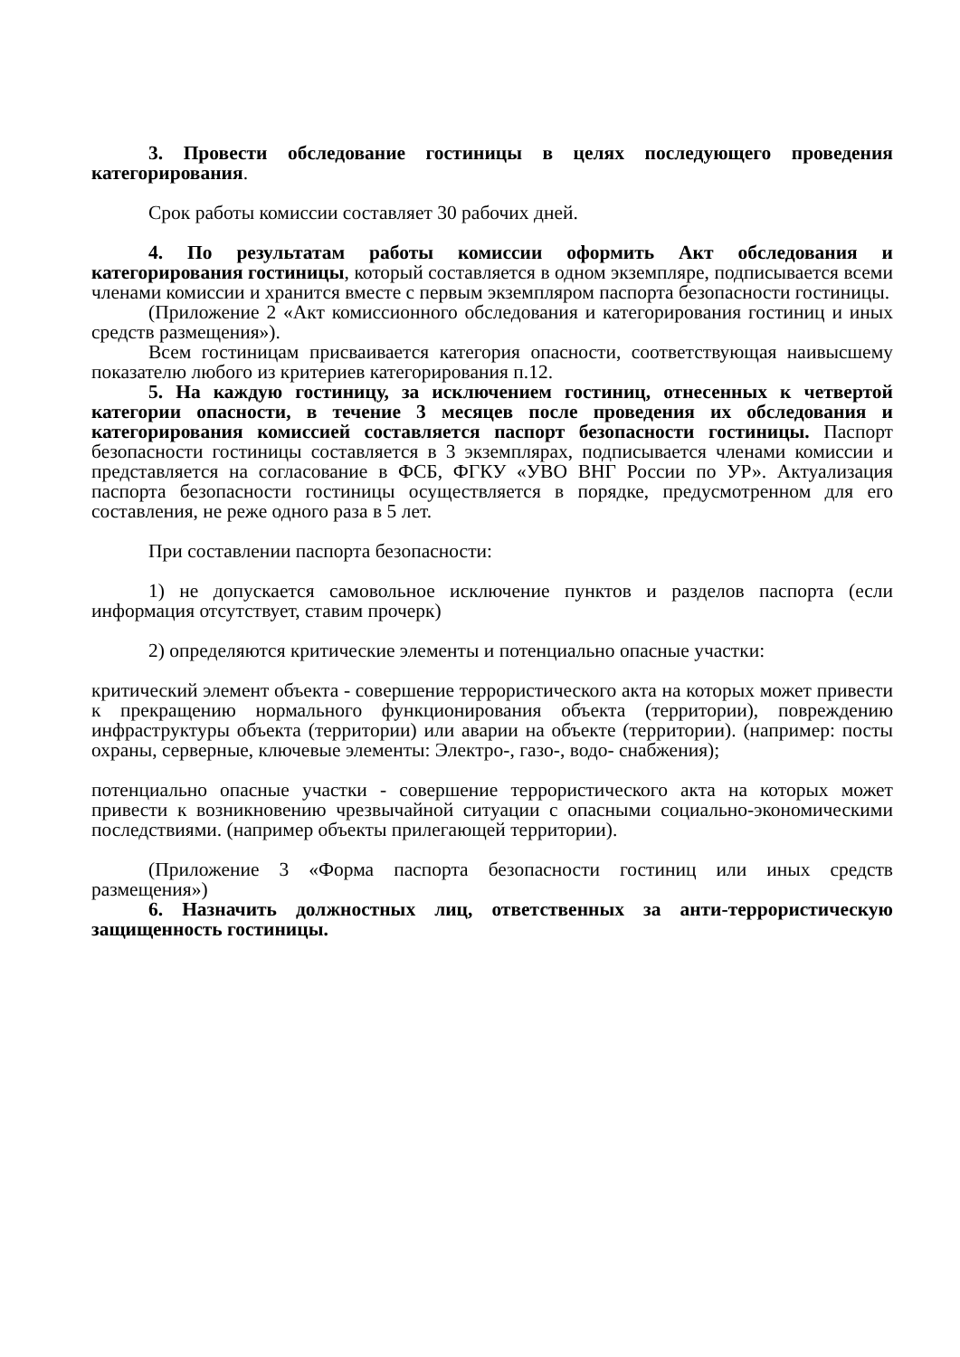3. Провести обследование гостиницы в целях последующего проведения категорирования.
Срок работы комиссии составляет 30 рабочих дней.
4. По результатам работы комиссии оформить Акт обследования и категорирования гостиницы, который составляется в одном экземпляре, подписывается всеми членами комиссии и хранится вместе с первым экземпляром паспорта безопасности гостиницы.
(Приложение 2 «Акт комиссионного обследования и категорирования гостиниц и иных средств размещения»).
Всем гостиницам присваивается категория опасности, соответствующая наивысшему показателю любого из критериев категорирования п.12.
5. На каждую гостиницу, за исключением гостиниц, отнесенных к четвертой категории опасности, в течение 3 месяцев после проведения их обследования и категорирования комиссией составляется паспорт безопасности гостиницы. Паспорт безопасности гостиницы составляется в 3 экземплярах, подписывается членами комиссии и представляется на согласование в ФСБ, ФГКУ «УВО ВНГ России по УР». Актуализация паспорта безопасности гостиницы осуществляется в порядке, предусмотренном для его составления, не реже одного раза в 5 лет.
При составлении паспорта безопасности:
1) не допускается самовольное исключение пунктов и разделов паспорта (если информация отсутствует, ставим прочерк)
2) определяются критические элементы и потенциально опасные участки:
критический элемент объекта - совершение террористического акта на которых может привести к прекращению нормального функционирования объекта (территории), повреждению инфраструктуры объекта (территории) или аварии на объекте (территории). (например: посты охраны, серверные, ключевые элементы: Электро-, газо-, водо- снабжения);
потенциально опасные участки - совершение террористического акта на которых может привести к возникновению чрезвычайной ситуации с опасными социально-экономическими последствиями. (например объекты прилегающей территории).
(Приложение 3 «Форма паспорта безопасности гостиниц или иных средств размещения»)
6. Назначить должностных лиц, ответственных за анти-террористическую защищенность гостиницы.